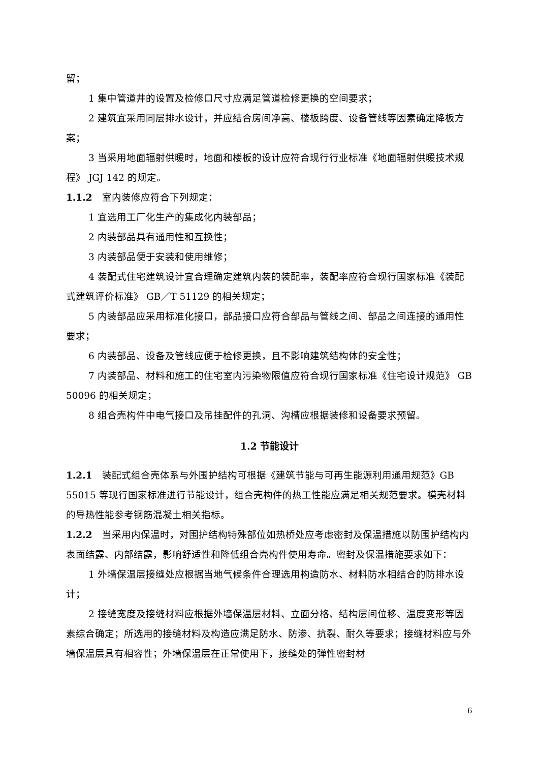留；
1 集中管道井的设置及检修口尺寸应满足管道检修更换的空间要求；
2 建筑宜采用同层排水设计，并应结合房间净高、楼板跨度、设备管线等因素确定降板方案；
3 当采用地面辐射供暖时，地面和楼板的设计应符合现行行业标准《地面辐射供暖技术规程》 JGJ 142 的规定。
1.1.2　室内装修应符合下列规定：
1 宜选用工厂化生产的集成化内装部品；
2 内装部品具有通用性和互换性；
3 内装部品便于安装和使用维修；
4 装配式住宅建筑设计宜合理确定建筑内装的装配率，装配率应符合现行国家标准《装配式建筑评价标准》 GB／T 51129 的相关规定；
5 内装部品应采用标准化接口，部品接口应符合部品与管线之间、部品之间连接的通用性要求；
6 内装部品、设备及管线应便于检修更换，且不影响建筑结构体的安全性；
7 内装部品、材料和施工的住宅室内污染物限值应符合现行国家标准《住宅设计规范》 GB 50096 的相关规定；
8 组合壳构件中电气接口及吊挂配件的孔洞、沟槽应根据装修和设备要求预留。
1.2 节能设计
1.2.1　装配式组合壳体系与外围护结构可根据《建筑节能与可再生能源利用通用规范》GB 55015 等现行国家标准进行节能设计，组合壳构件的热工性能应满足相关规范要求。模壳材料的导热性能参考钢筋混凝土相关指标。
1.2.2　当采用内保温时，对围护结构特殊部位如热桥处应考虑密封及保温措施以防围护结构内表面结露、内部结露，影响舒适性和降低组合壳构件使用寿命。密封及保温措施要求如下：
1 外墙保温层接缝处应根据当地气候条件合理选用构造防水、材料防水相结合的防排水设计；
2 接缝宽度及接缝材料应根据外墙保温层材料、立面分格、结构层间位移、温度变形等因素综合确定；所选用的接缝材料及构造应满足防水、防渗、抗裂、耐久等要求；接缝材料应与外墙保温层具有相容性；外墙保温层在正常使用下，接缝处的弹性密封材
6